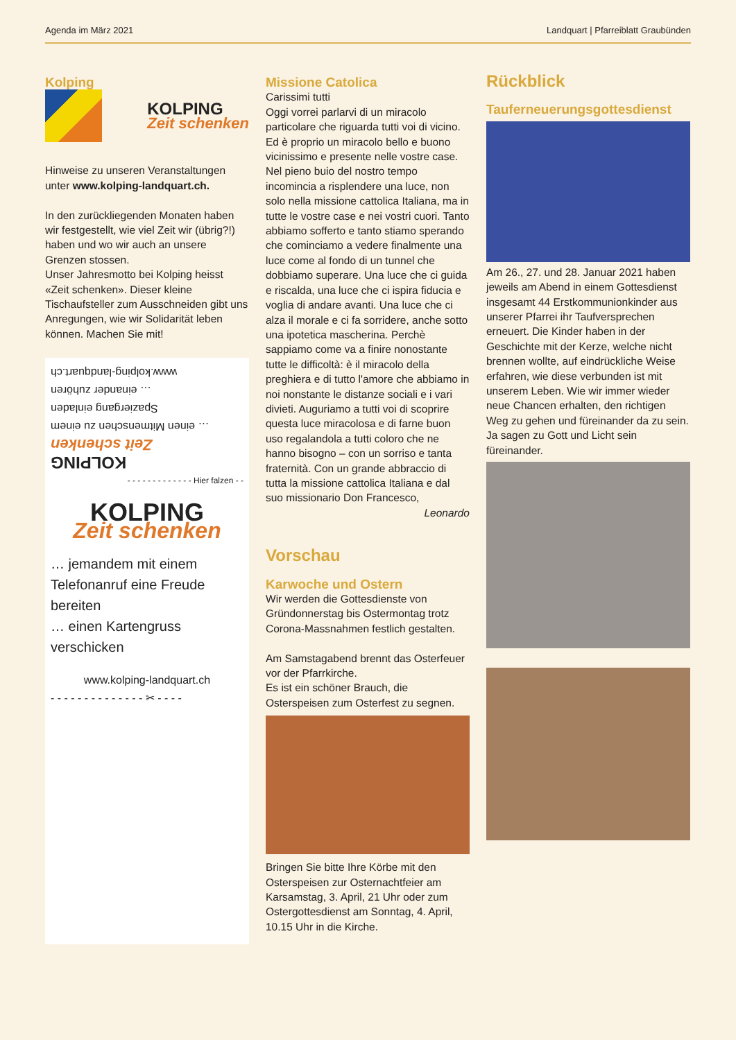Agenda im März 2021 Landquart | Pfarreiblatt Graubünden
Kolping
KOLPING
Zeit schenken
Hinweise zu unseren Veranstaltungen unter www.kolping-landquart.ch.
In den zurückliegenden Monaten haben wir festgestellt, wie viel Zeit wir (übrig?!) haben und wo wir auch an unsere Grenzen stossen.
Unser Jahresmotto bei Kolping heisst «Zeit schenken». Dieser kleine Tischaufsteller zum Ausschneiden gibt uns Anregungen, wie wir Solidarität leben können. Machen Sie mit!
KOLPING
Zeit schenken
… einen Mitmenschen zu einem Spaziergang einladen
… einander zuhören
www.kolping-landquart.ch
- - - - - - - - - - - - - Hier falzen - -
KOLPING
Zeit schenken
… jemandem mit einem Telefonanruf eine Freude bereiten
… einen Kartengruss verschicken
www.kolping-landquart.ch
- - - - - - - - - - - - - - ✂ - - - -
Missione Catolica
Carissimi tutti
Oggi vorrei parlarvi di un miracolo particolare che riguarda tutti voi di vicino. Ed è proprio un miracolo bello e buono vicinissimo e presente nelle vostre case. Nel pieno buio del nostro tempo incomincia a risplendere una luce, non solo nella missione cattolica Italiana, ma in tutte le vostre case e nei vostri cuori. Tanto abbiamo sofferto e tanto stiamo sperando che cominciamo a vedere finalmente una luce come al fondo di un tunnel che dobbiamo superare. Una luce che ci guida e riscalda, una luce che ci ispira fiducia e voglia di andare avanti. Una luce che ci alza il morale e ci fa sorridere, anche sotto una ipotetica mascherina. Perchè sappiamo come va a finire nonostante tutte le difficoltà: è il miracolo della preghiera e di tutto l'amore che abbiamo in noi nonstante le distanze sociali e i vari divieti. Auguriamo a tutti voi di scoprire questa luce miracolosa e di farne buon uso regalandola a tutti coloro che ne hanno bisogno – con un sorriso e tanta fraternità. Con un grande abbraccio di tutta la missione cattolica Italiana e dal suo missionario Don Francesco,
Leonardo
Vorschau
Karwoche und Ostern
Wir werden die Gottesdienste von Gründonnerstag bis Ostermontag trotz Corona-Massnahmen festlich gestalten.
Am Samstagabend brennt das Osterfeuer vor der Pfarrkirche.
Es ist ein schöner Brauch, die Osterspeisen zum Osterfest zu segnen.
Bringen Sie bitte Ihre Körbe mit den Osterspeisen zur Osternachtfeier am Karsamstag, 3. April, 21 Uhr oder zum Ostergottesdienst am Sonntag, 4. April, 10.15 Uhr in die Kirche.
Rückblick
Tauferneuerungsgottesdienst
Am 26., 27. und 28. Januar 2021 haben jeweils am Abend in einem Gottesdienst insgesamt 44 Erstkommunionkinder aus unserer Pfarrei ihr Taufversprechen erneuert. Die Kinder haben in der Geschichte mit der Kerze, welche nicht brennen wollte, auf eindrückliche Weise erfahren, wie diese verbunden ist mit unserem Leben. Wie wir immer wieder neue Chancen erhalten, den richtigen Weg zu gehen und füreinander da zu sein. Ja sagen zu Gott und Licht sein füreinander.